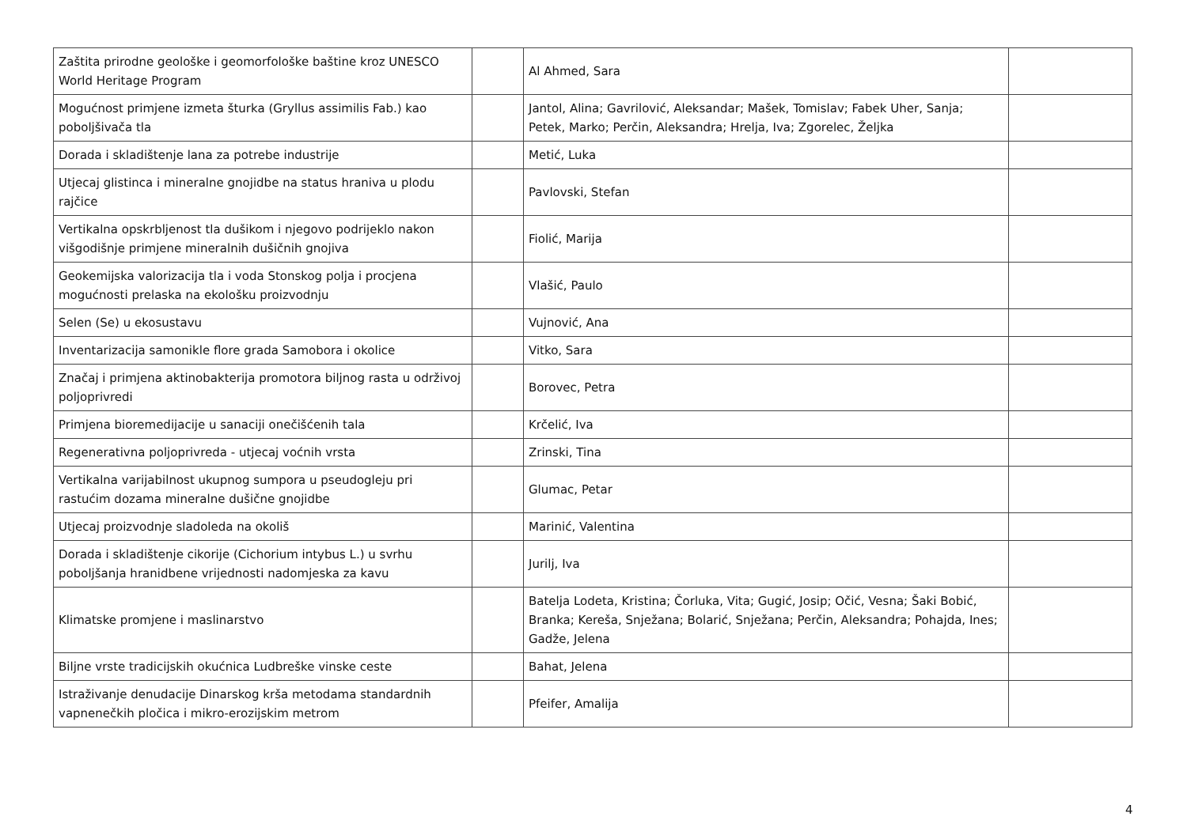| Zaštita prirodne geološke i geomorfološke baštine kroz UNESCO World Heritage Program | | Al Ahmed, Sara | |
| Mogućnost primjene izmeta šturka (Gryllus assimilis Fab.) kao poboljšivača tla | | Jantol, Alina; Gavrilović, Aleksandar; Mašek, Tomislav; Fabek Uher, Sanja; Petek, Marko; Perčin, Aleksandra; Hrelja, Iva; Zgorelec, Željka | |
| Dorada i skladištenje lana za potrebe industrije | | Metić, Luka | |
| Utjecaj glistinca i mineralne gnojidbe na status hraniva u plodu rajčice | | Pavlovski, Stefan | |
| Vertikalna opskrbljenost tla dušikom i njegovo podrijeklo nakon višgodišnje primjene mineralnih dušičnih gnojiva | | Fiolić, Marija | |
| Geokemijska valorizacija tla i voda Stonskog polja i procjena mogućnosti prelaska na ekološku proizvodnju | | Vlašić, Paulo | |
| Selen (Se) u ekosustavu | | Vujnović, Ana | |
| Inventarizacija samonikle flore grada Samobora i okolice | | Vitko, Sara | |
| Značaj i primjena aktinobakterija promotora biljnog rasta u održivoj poljoprivredi | | Borovec, Petra | |
| Primjena bioremedijacije u sanaciji onečišćenih tala | | Krčelić, Iva | |
| Regenerativna poljoprivreda - utjecaj voćnih vrsta | | Zrinski, Tina | |
| Vertikalna varijabilnost ukupnog sumpora u pseudogleju pri rastućim dozama mineralne dušične gnojidbe | | Glumac, Petar | |
| Utjecaj proizvodnje sladoleda na okoliš | | Marinić, Valentina | |
| Dorada i skladištenje cikorije (Cichorium intybus L.) u svrhu poboljšanja hranidbene vrijednosti nadomjeska za kavu | | Jurilj, Iva | |
| Klimatske promjene i maslinarstvo | | Batelja Lodeta, Kristina; Čorluka, Vita; Gugić, Josip; Očić, Vesna; Šaki Bobić, Branka; Kereša, Snježana; Bolarić, Snježana; Perčin, Aleksandra; Pohajda, Ines; Gadže, Jelena | |
| Biljne vrste tradicijskih okućnica Ludbreške vinske ceste | | Bahat, Jelena | |
| Istraživanje denudacije Dinarskog krša metodama standardnih vapnenečkih pločica i mikro-erozijskim metrom | | Pfeifer, Amalija | |
4